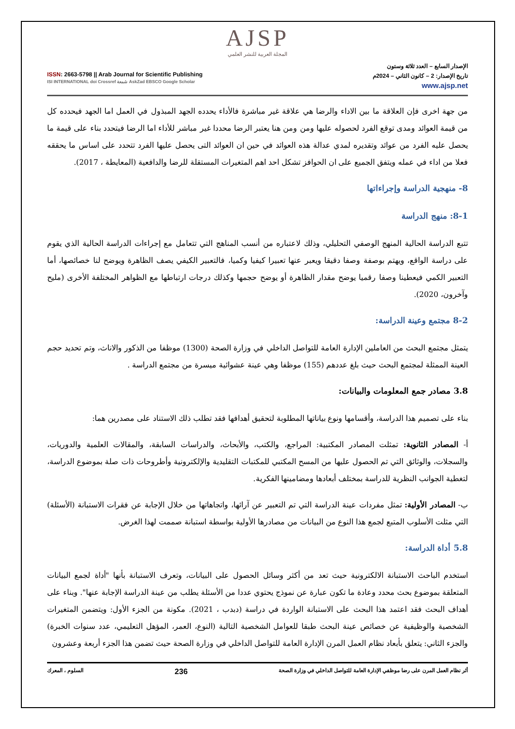AJSP
المجلة العربية للنشر العلمي
ISSN: 2663-5798 || Arab Journal for Scientific Publishing
ISI INTERNATIONAL doi Crossref شمعة AskZad EBSCO Google Scholar
الإصدار السابع – العدد ثلاثة وستون
تاريخ الإصدار: 2 – كانون الثاني – 2024م
www.ajsp.net
من جهة اخرى فإن العلاقة ما بين الاداء والرضا هي علاقة غير مباشرة فالأداء يحدده الجهد المبذول في العمل اما الجهد فيحدده كل من قيمة العوائد ومدى توقع الفرد لحصوله عليها ومن ومن هنا يعتبر الرضا محددا غير مباشر للأداء اما الرضا فيتحدد بناء على قيمة ما يحصل عليه الفرد من عوائد وتقديره لمدي عدالة هذه العوائد في حين ان العوائد التى يحصل عليها الفرد تتحدد على اساس ما يحققه فعلا من اداء في عمله ويتفق الجميع على ان الحوافز تشكل احد اهم المتغيرات المستقلة للرضا والدافعية (المعايطة ، 2017).
8- منهجية الدراسة وإجراءاتها
8-1: منهج الدراسة
تتبع الدراسة الحالية المنهج الوصفي التحليلي، وذلك لاعتباره من أنسب المناهج التي تتعامل مع إجراءات الدراسة الحالية الذي يقوم على دراسة الواقع، ويهتم بوصفة وصفا دقيقا ويعبر عنها تعبيرا كيفيا وكميا، فالتعبير الكيفي يصف الظاهرة ويوضح لنا خصائصها، أما التعبير الكمي فيعطينا وصفا رقميا يوضح مقدار الظاهرة أو يوضح حجمها وكذلك درجات ارتباطها مع الظواهر المختلفة الأخرى (مليح وآخرون، 2020).
8-2 مجتمع وعينة الدراسة:
يتمثل مجتمع البحث من العاملين الإدارة العامة للتواصل الداخلي في وزارة الصحة (1300) موظفا من الذكور والاناث، وتم تحديد حجم العينة الممثلة لمجتمع البحث حيث بلغ عددهم (155) موظفا وهي عينة عشوائية ميسرة من مجتمع الدراسة .
3.8 مصادر جمع المعلومات والبيانات:
بناء على تصميم هذا الدراسة، وأقسامها ونوع بياناتها المطلوبة لتحقيق أهدافها فقد تطلب ذلك الاستناد على مصدرين هما:
أ- المصادر الثانوية: تمثلت المصادر المكتبية: المراجع، والكتب، والأبحاث، والدراسات السابقة، والمقالات العلمية والدوريات، والسجلات، والوثائق التي تم الحصول عليها من المسح المكتبي للمكتبات التقليدية والإلكترونية وأطروحات ذات صلة بموضوع الدراسة، لتغطية الجوانب النظرية للدراسة بمختلف أبعادها ومضامينها الفكرية.
ب- المصادر الأولية: تمثل مفردات عينة الدراسة التي تم التعبير عن آرائها، واتجاهاتها من خلال الإجابة عن فقرات الاستبانة (الأسئلة) التي مثلت الأسلوب المتبع لجمع هذا النوع من البيانات من مصادرها الأولية بواسطة استبانة صممت لهذا الغرض.
5.8 أداة الدراسة:
استخدم الباحث الاستبانة الالكترونية حيث تعد من أكثر وسائل الحصول على البيانات، وتعرف الاستبانة بأنها "أداة لجمع البيانات المتعلقة بموضوع بحث محدد وعادة ما تكون عبارة عن نموذج يحتوي عددا من الأسئلة يطلب من عينة الدراسة الإجابة عنها". وبناء على أهداف البحث فقد اعتمد هذا البحث على الاستبانة الواردة في دراسة (دبدب ، 2021). مكونة من الجزء الأول: ويتضمن المتغيرات الشخصية والوظيفية عن خصائص عينة البحث طبقا للعوامل الشخصية التالية (النوع، العمر، المؤهل التعليمي، عدد سنوات الخبرة) والجزء الثاني: يتعلق بأبعاد نظام العمل المرن الإدارة العامة للتواصل الداخلي في وزارة الصحة حيث تضمن هذا الجزء أربعة وعشرون
أثر نظام العمل المرن على رضا موظفي الإدارة العامة للتواصل الداخلي في وزارة الصحة 236 السلوم ، المعرك